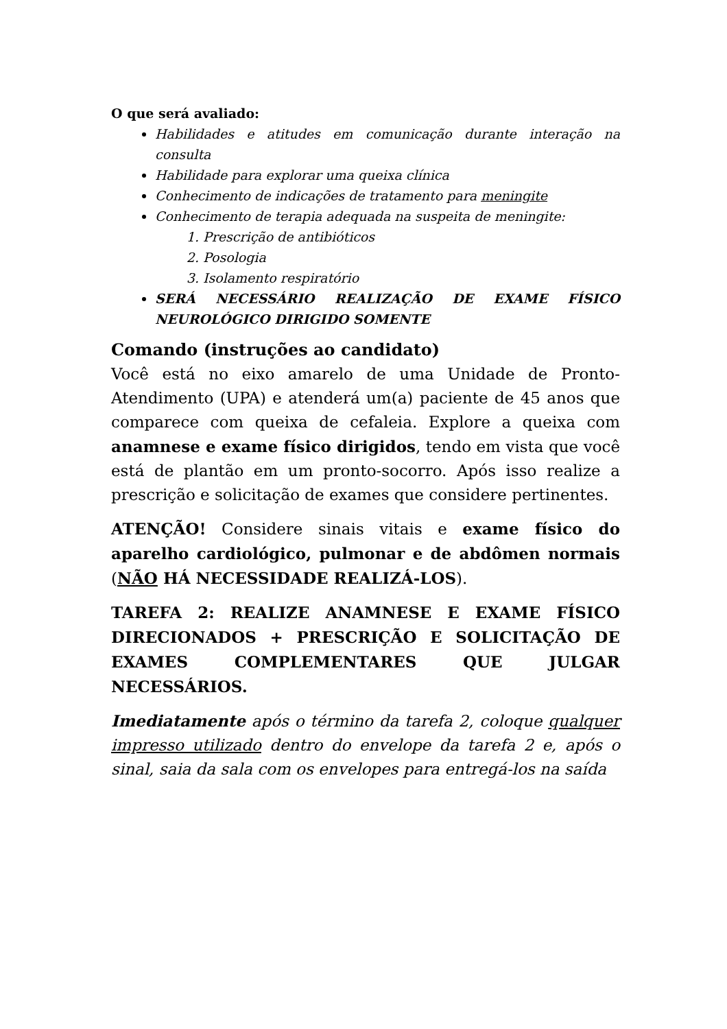O que será avaliado:
Habilidades e atitudes em comunicação durante interação na consulta
Habilidade para explorar uma queixa clínica
Conhecimento de indicações de tratamento para meningite
Conhecimento de terapia adequada na suspeita de meningite:
1. Prescrição de antibióticos
2. Posologia
3. Isolamento respiratório
SERÁ NECESSÁRIO REALIZAÇÃO DE EXAME FÍSICO NEUROLÓGICO DIRIGIDO SOMENTE
Comando (instruções ao candidato)
Você está no eixo amarelo de uma Unidade de Pronto-Atendimento (UPA) e atenderá um(a) paciente de 45 anos que comparece com queixa de cefaleia. Explore a queixa com anamnese e exame físico dirigidos, tendo em vista que você está de plantão em um pronto-socorro. Após isso realize a prescrição e solicitação de exames que considere pertinentes.
ATENÇÃO! Considere sinais vitais e exame físico do aparelho cardiológico, pulmonar e de abdômen normais (NÃO HÁ NECESSIDADE REALIZÁ-LOS).
TAREFA 2: REALIZE ANAMNESE E EXAME FÍSICO DIRECIONADOS + PRESCRIÇÃO E SOLICITAÇÃO DE EXAMES COMPLEMENTARES QUE JULGAR NECESSÁRIOS.
Imediatamente após o término da tarefa 2, coloque qualquer impresso utilizado dentro do envelope da tarefa 2 e, após o sinal, saia da sala com os envelopes para entregá-los na saída